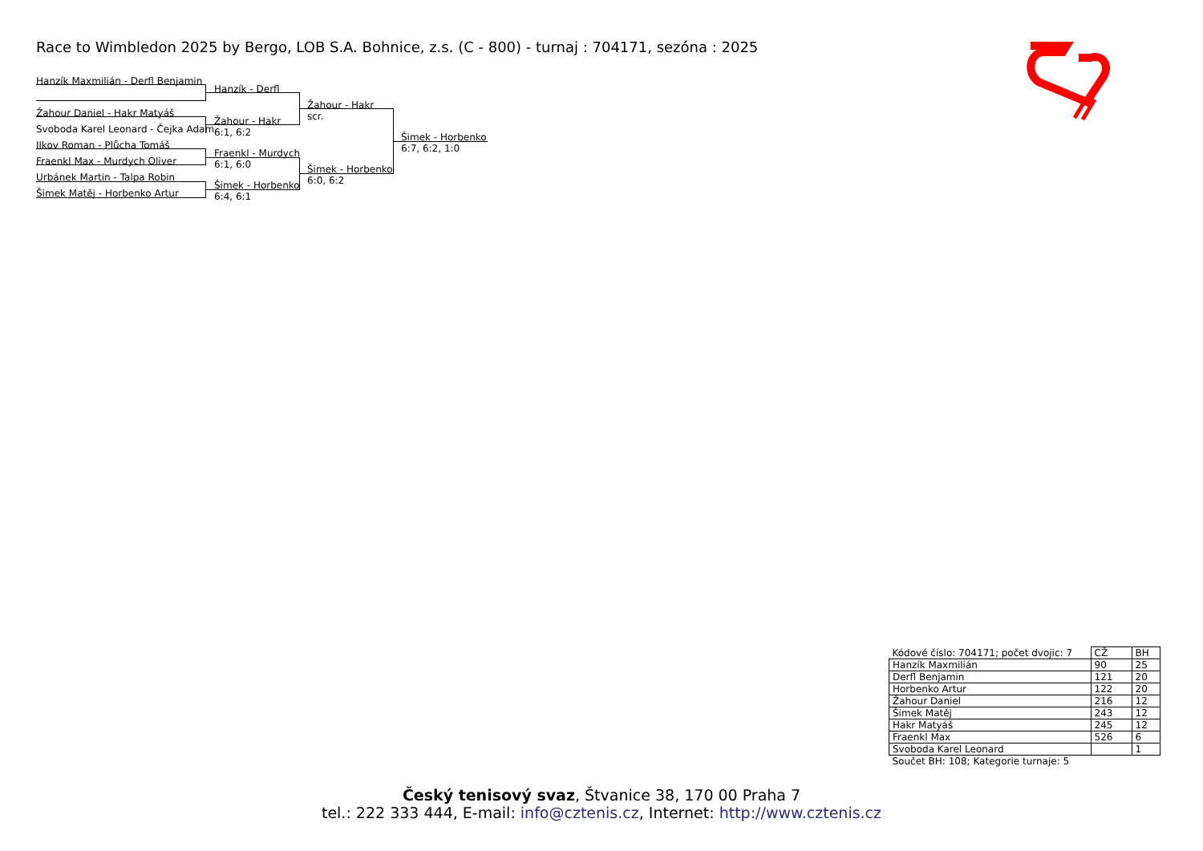Race to Wimbledon 2025 by Bergo, LOB S.A. Bohnice, z.s. (C - 800) - turnaj : 704171, sezóna : 2025
Hanzík Maxmilián - Derfl Benjamin
Žahour Daniel - Hakr Matyáš
Svoboda Karel Leonard - Čejka Adam
Ilkov Roman - Plůcha Tomáš
Fraenkl Max - Murdych Oliver
Urbánek Martin - Talpa Robin
Šimek Matěj - Horbenko Artur
Hanzík - Derfl
Žahour - Hakr
6:1, 6:2
Fraenkl - Murdych
6:1, 6:0
Šimek - Horbenko
6:4, 6:1
Žahour - Hakr
scr.
Šimek - Horbenko
6:0, 6:2
Šimek - Horbenko
6:7, 6:2, 1:0
| Kódové číslo: 704171; počet dvojic: 7 | CŽ | BH |
| Hanzík Maxmilián | 90 | 25 |
| Derfl Benjamin | 121 | 20 |
| Horbenko Artur | 122 | 20 |
| Žahour Daniel | 216 | 12 |
| Šimek Matěj | 243 | 12 |
| Hakr Matyáš | 245 | 12 |
| Fraenkl Max | 526 | 6 |
| Svoboda Karel Leonard | | 1 |
| Součet BH: 108; Kategorie turnaje: 5 | | |
Český tenisový svaz, Štvanice 38, 170 00 Praha 7
tel.: 222 333 444, E-mail: info@cztenis.cz, Internet: http://www.cztenis.cz